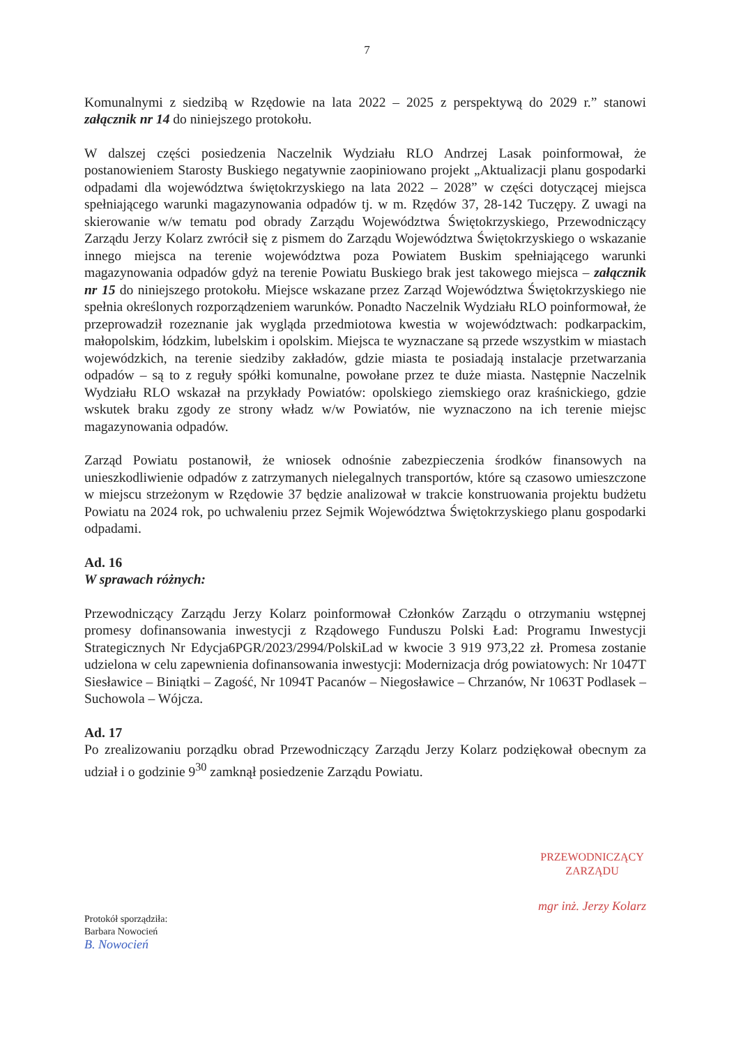7
Komunalnymi z siedzibą w Rzędowie na lata 2022 – 2025 z perspektywą do 2029 r.” stanowi załącznik nr 14 do niniejszego protokołu.
W dalszej części posiedzenia Naczelnik Wydziału RLO Andrzej Lasak poinformował, że postanowieniem Starosty Buskiego negatywnie zaopiniowano projekt „Aktualizacji planu gospodarki odpadami dla województwa świętokrzyskiego na lata 2022 – 2028” w części dotyczącej miejsca spełniającego warunki magazynowania odpadów tj. w m. Rzędów 37, 28-142 Tuczępy. Z uwagi na skierowanie w/w tematu pod obrady Zarządu Województwa Świętokrzyskiego, Przewodniczący Zarządu Jerzy Kolarz zwrócił się z pismem do Zarządu Województwa Świętokrzyskiego o wskazanie innego miejsca na terenie województwa poza Powiatem Buskim spełniającego warunki magazynowania odpadów gdyż na terenie Powiatu Buskiego brak jest takowego miejsca – załącznik nr 15 do niniejszego protokołu. Miejsce wskazane przez Zarząd Województwa Świętokrzyskiego nie spełnia określonych rozporządzeniem warunków. Ponadto Naczelnik Wydziału RLO poinformował, że przeprowadził rozeznanie jak wygląda przedmiotowa kwestia w województwach: podkarpackim, małopolskim, łódzkim, lubelskim i opolskim. Miejsca te wyznaczane są przede wszystkim w miastach wojewódzkich, na terenie siedziby zakładów, gdzie miasta te posiadają instalacje przetwarzania odpadów – są to z reguły spółki komunalne, powołane przez te duże miasta. Następnie Naczelnik Wydziału RLO wskazał na przykłady Powiatów: opolskiego ziemskiego oraz kraśnickiego, gdzie wskutek braku zgody ze strony władz w/w Powiatów, nie wyznaczono na ich terenie miejsc magazynowania odpadów.
Zarząd Powiatu postanowił, że wniosek odnośnie zabezpieczenia środków finansowych na unieszkodliwienie odpadów z zatrzymanych nielegalnych transportów, które są czasowo umieszczone w miejscu strzeżonym w Rzędowie 37 będzie analizował w trakcie konstruowania projektu budżetu Powiatu na 2024 rok, po uchwaleniu przez Sejmik Województwa Świętokrzyskiego planu gospodarki odpadami.
Ad. 16
W sprawach różnych:
Przewodniczący Zarządu Jerzy Kolarz poinformował Członków Zarządu o otrzymaniu wstępnej promesy dofinansowania inwestycji z Rządowego Funduszu Polski Ład: Programu Inwestycji Strategicznych Nr Edycja6PGR/2023/2994/PolskiLad w kwocie 3 919 973,22 zł. Promesa zostanie udzielona w celu zapewnienia dofinansowania inwestycji: Modernizacja dróg powiatowych: Nr 1047T Siesławice – Biniątki – Zagość, Nr 1094T Pacanów – Niegosławice – Chrzanów, Nr 1063T Podlasek – Suchowola – Wójcza.
Ad. 17
Po zrealizowaniu porządku obrad Przewodniczący Zarządu Jerzy Kolarz podziękował obecnym za udział i o godzinie 9<sup>30</sup> zamknął posiedzenie Zarządu Powiatu.
Protokół sporządziła:
Barbara Nowocień
B. Nowocień
PRZEWODNICZĄCY
ZARZĄDU
mgr inż. Jerzy Kolarz